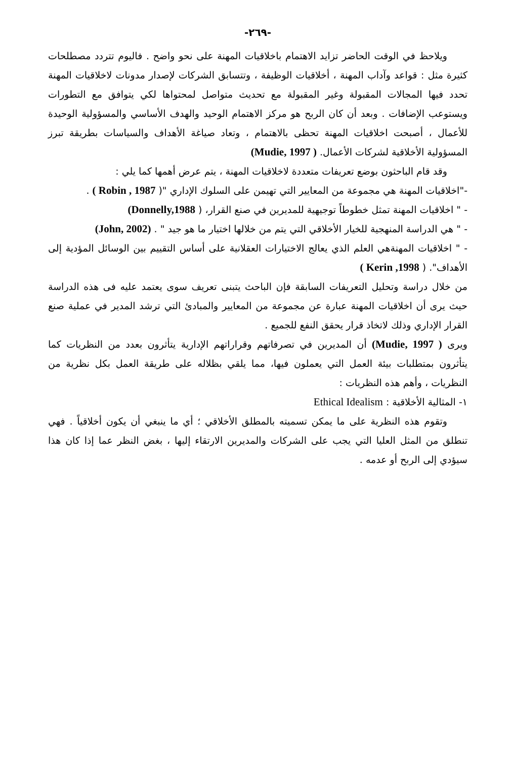-٢٦٩-
ويلاحظ في الوقت الحاضر تزايد الاهتمام باخلاقيات المهنة على نحو واضح . فاليوم تتردد مصطلحات كثيرة مثل : قواعد وآداب المهنة ، أخلاقيات الوظيفة ، وتتسابق الشركات لإصدار مدونات لاخلاقيات المهنة تحدد فيها المجالات المقبولة وغير المقبولة مع تحديث متواصل لمحتواها لكي يتوافق مع التطورات ويستوعب الإضافات . وبعد أن كان الربح هو مركز الاهتمام الوحيد والهدف الأساسي والمسؤولية الوحيدة للأعمال ، أصبحت اخلاقيات المهنة تحظى بالاهتمام ، وتعاد صياغة الأهداف والسياسات بطريقة تبرز المسؤولية الأخلاقية لشركات الأعمال. ( Mudie, 1997)
وقد قام الباحثون بوضع تعريفات متعددة لاخلاقيات المهنة ، يتم عرض أهمها كما يلي :
-"اخلاقيات المهنة هي مجموعة من المعايير التي تهيمن على السلوك الإداري "( Robin , 1987 ) .
- " اخلاقيات المهنة تمثل خطوطاً توجيهية للمديرين في صنع القرار، ( Donnelly,1988)
- " هي الدراسة المنهجية للخيار الأخلاقي التي يتم من خلالها اختيار ما هو جيد " . (John, 2002)
- " اخلاقيات المهنةهي العلم الذي يعالج الاختيارات العقلانية على أساس التقييم بين الوسائل المؤدية إلى الأهداف". ( Kerin ,1998 )
من خلال دراسة وتحليل التعريفات السابقة فإن الباحث يتبنى تعريف سوى يعتمد عليه فى هذه الدراسة حيث يرى أن اخلاقيات المهنة عبارة عن مجموعة من المعايير والمبادئ التي ترشد المدير في عملية صنع القرار الإداري وذلك لاتخاذ قرار يحقق النفع للجميع .
ويرى ( Mudie, 1997) أن المديرين في تصرفاتهم وقراراتهم الإدارية يتأثرون بعدد من النظريات كما يتأثرون بمتطلبات بيئة العمل التي يعملون فيها، مما يلقي بظلاله على طريقة العمل بكل نظرية من النظريات ، وأهم هذه النظريات :
١- المثالية الأخلاقية : Ethical Idealism
وتقوم هذه النظرية على ما يمكن تسميته بالمطلق الأخلاقي ؛ أي ما ينبغي أن يكون أخلاقياً . فهي تنطلق من المثل العليا التي يجب على الشركات والمديرين الارتقاء إليها ، بغض النظر عما إذا كان هذا سيؤدي إلى الربح أو عدمه .